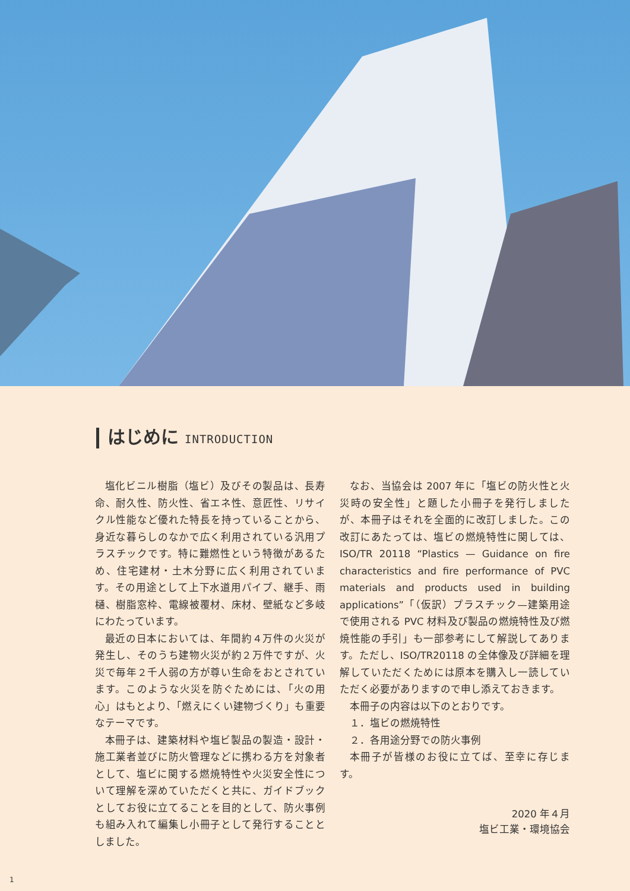はじめに INTRODUCTION
塩化ビニル樹脂（塩ビ）及びその製品は、長寿命、耐久性、防火性、省エネ性、意匠性、リサイクル性能など優れた特長を持っていることから、身近な暮らしのなかで広く利用されている汎用プラスチックです。特に難燃性という特徴があるため、住宅建材・土木分野に広く利用されています。その用途として上下水道用パイプ、継手、雨樋、樹脂窓枠、電線被覆材、床材、壁紙など多岐にわたっています。
最近の日本においては、年間約４万件の火災が発生し、そのうち建物火災が約２万件ですが、火災で毎年２千人弱の方が尊い生命をおとされています。このような火災を防ぐためには、「火の用心」はもとより、「燃えにくい建物づくり」も重要なテーマです。
本冊子は、建築材料や塩ビ製品の製造・設計・施工業者並びに防火管理などに携わる方を対象者として、塩ビに関する燃焼特性や火災安全性について理解を深めていただくと共に、ガイドブックとしてお役に立てることを目的として、防火事例も組み入れて編集し小冊子として発行することとしました。
なお、当協会は 2007 年に「塩ビの防火性と火災時の安全性」と題した小冊子を発行しましたが、本冊子はそれを全面的に改訂しました。この改訂にあたっては、塩ビの燃焼特性に関しては、ISO/TR 20118 “Plastics — Guidance on fire characteristics and fire performance of PVC materials and products used in building applications”「（仮訳）プラスチック—建築用途で使用される PVC 材料及び製品の燃焼特性及び燃焼性能の手引」も一部参考にして解説してあります。ただし、ISO/TR20118 の全体像及び詳細を理解していただくためには原本を購入し一読していただく必要がありますので申し添えておきます。
本冊子の内容は以下のとおりです。
１．塩ビの燃焼特性
２．各用途分野での防火事例
本冊子が皆様のお役に立てば、至幸に存じます。
2020 年４月
塩ビ工業・環境協会
1